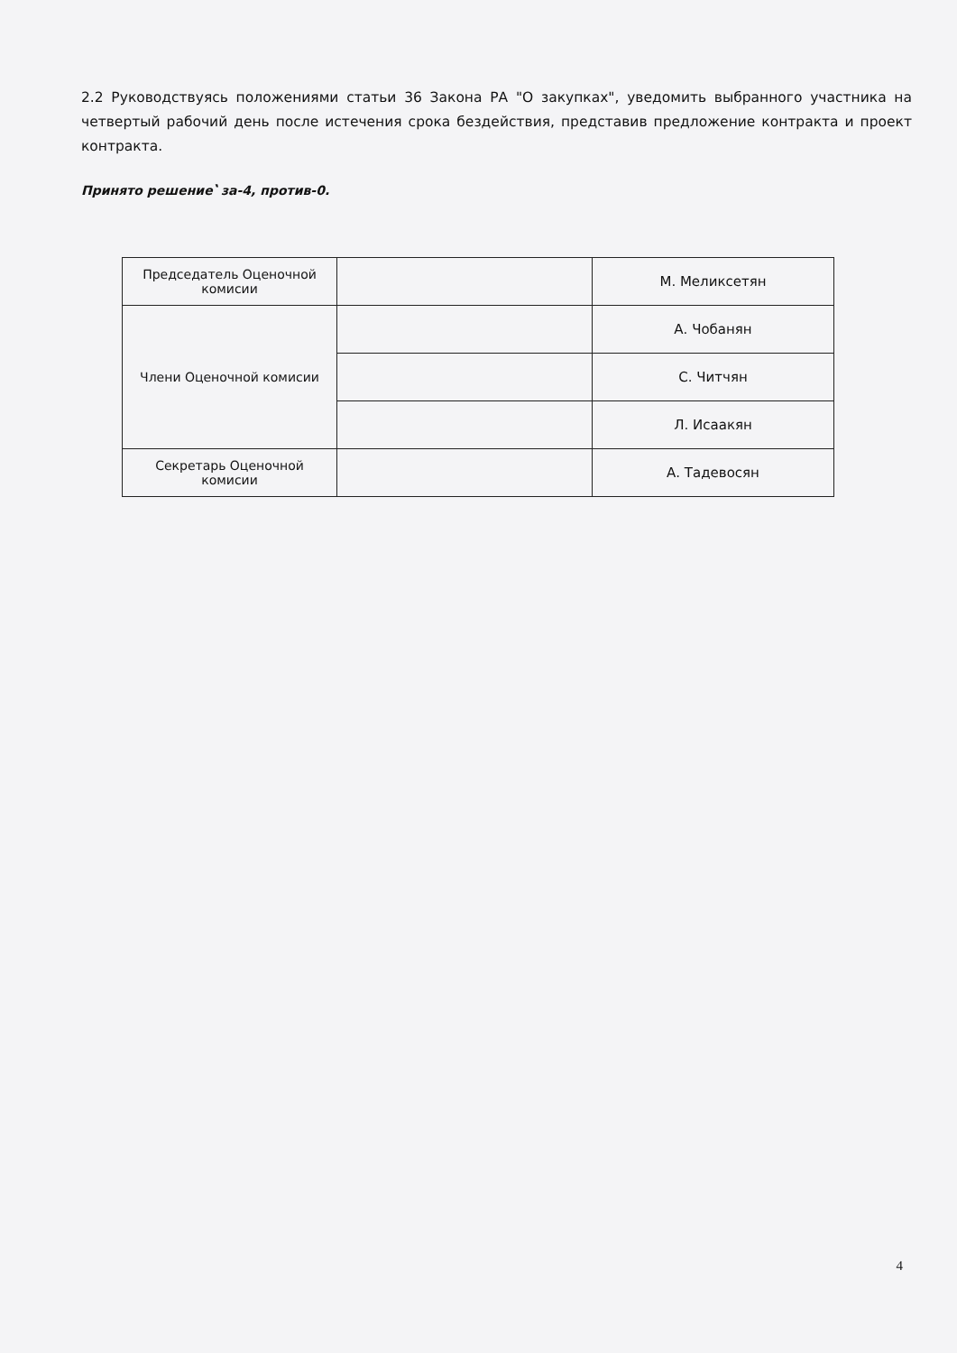2.2 Руководствуясь положениями статьи 36 Закона РА "О закупках", уведомить выбранного участника на четвертый рабочий день после истечения срока бездействия, представив предложение контракта и проект контракта.
Принято решение՝ за-4, против-0.
| Председатель Оценочной комисии | | М. Меликсетян |
| Члени Оценочной комисии | | А. Чобанян |
| | | С. Читчян |
| | | Л. Исаакян |
| Секретарь Оценочной комисии | | А. Тадевосян |
4